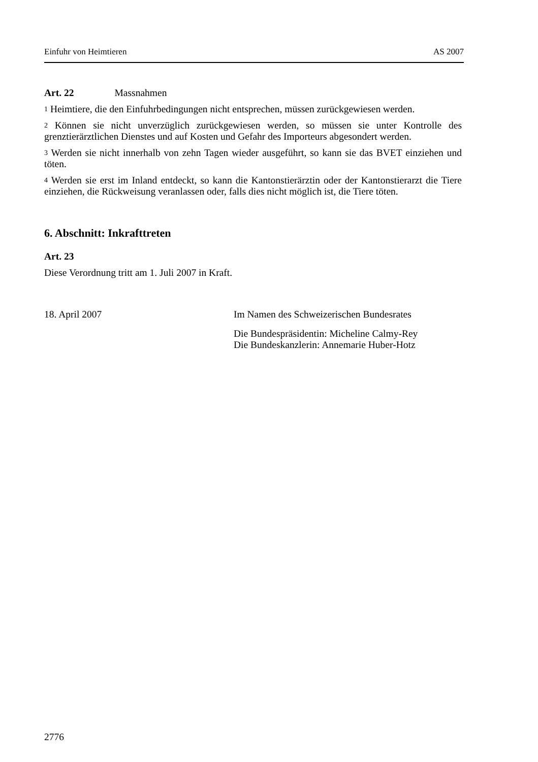Einfuhr von Heimtieren AS 2007
Art. 22 Massnahmen
<sup>1</sup> Heimtiere, die den Einfuhrbedingungen nicht entsprechen, müssen zurückgewiesen werden.
<sup>2</sup> Können sie nicht unverzüglich zurückgewiesen werden, so müssen sie unter Kontrolle des grenztierärztlichen Dienstes und auf Kosten und Gefahr des Importeurs abgesondert werden.
<sup>3</sup> Werden sie nicht innerhalb von zehn Tagen wieder ausgeführt, so kann sie das BVET einziehen und töten.
<sup>4</sup> Werden sie erst im Inland entdeckt, so kann die Kantonstierärztin oder der Kantonstierarzt die Tiere einziehen, die Rückweisung veranlassen oder, falls dies nicht möglich ist, die Tiere töten.
6. Abschnitt: Inkrafttreten
Art. 23
Diese Verordnung tritt am 1. Juli 2007 in Kraft.
18. April 2007 Im Namen des Schweizerischen Bundesrates
Die Bundespräsidentin: Micheline Calmy-Rey
Die Bundeskanzlerin: Annemarie Huber-Hotz
2776